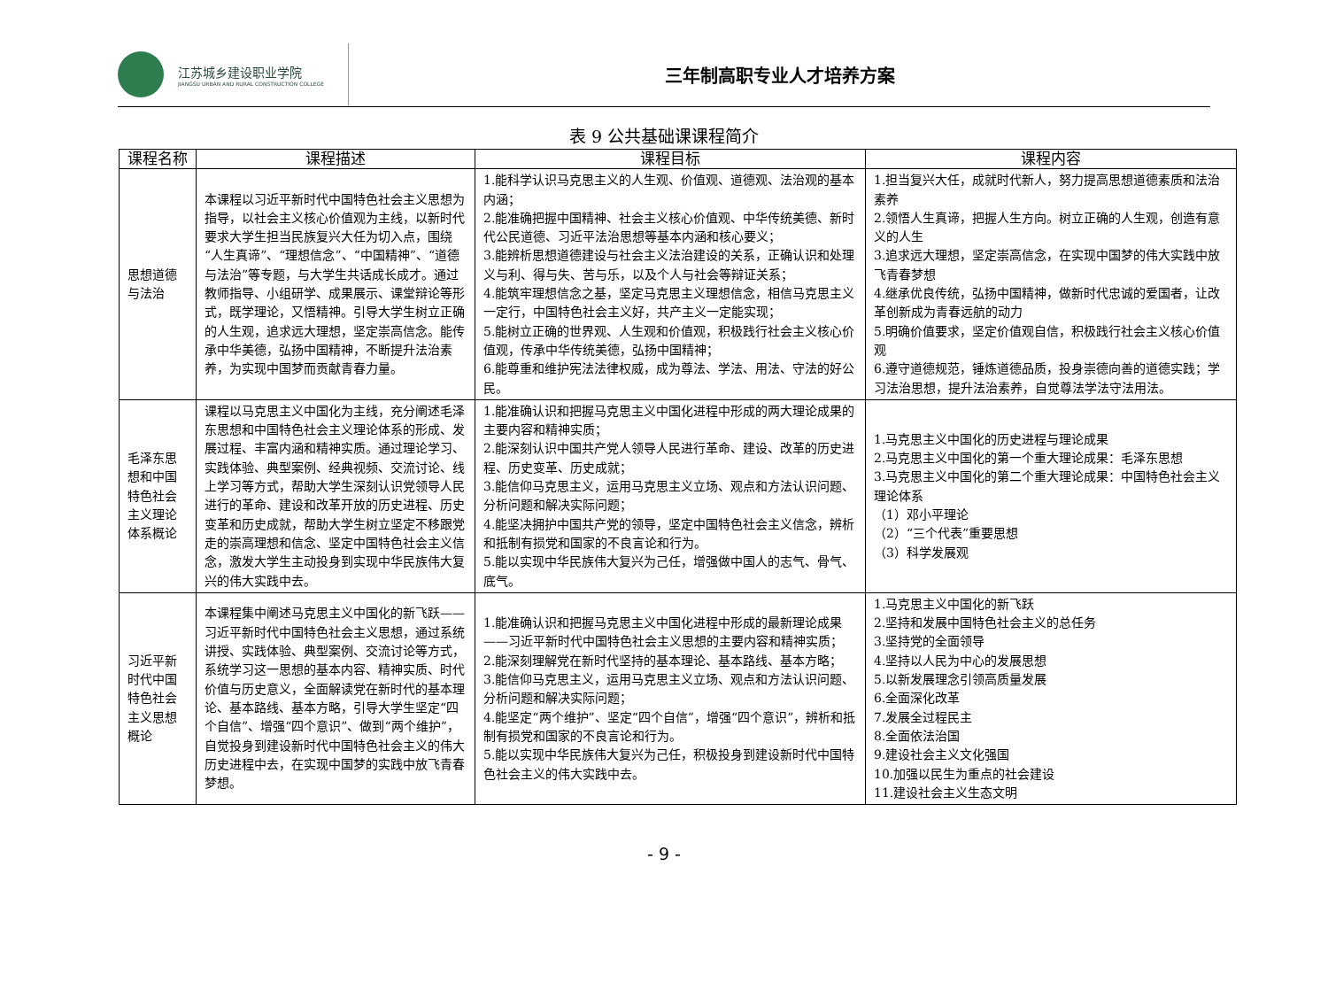江苏城乡建设职业学院
JIANGSU URBAN AND RURAL CONSTRUCTION COLLEGE
三年制高职专业人才培养方案
表 9 公共基础课课程简介
| 课程名称 | 课程描述 | 课程目标 | 课程内容 |
| --- | --- | --- | --- |
| 思想道德与法治 | 本课程以习近平新时代中国特色社会主义思想为指导，以社会主义核心价值观为主线，以新时代要求大学生担当民族复兴大任为切入点，围绕“人生真谛”、“理想信念”、“中国精神”、“道德与法治”等专题，与大学生共话成长成才。通过教师指导、小组研学、成果展示、课堂辩论等形式，既学理论，又悟精神。引导大学生树立正确的人生观，追求远大理想，坚定崇高信念。能传承中华美德，弘扬中国精神，不断提升法治素养，为实现中国梦而贡献青春力量。 | 1.能科学认识马克思主义的人生观、价值观、道德观、法治观的基本内涵； 2.能准确把握中国精神、社会主义核心价值观、中华传统美德、新时代公民道德、习近平法治思想等基本内涵和核心要义； 3.能辨析思想道德建设与社会主义法治建设的关系，正确认识和处理义与利、得与失、苦与乐，以及个人与社会等辩证关系； 4.能筑牢理想信念之基，坚定马克思主义理想信念，相信马克思主义一定行，中国特色社会主义好，共产主义一定能实现； 5.能树立正确的世界观、人生观和价值观，积极践行社会主义核心价值观，传承中华传统美德，弘扬中国精神； 6.能尊重和维护宪法法律权威，成为尊法、学法、用法、守法的好公民。 | 1.担当复兴大任，成就时代新人，努力提高思想道德素质和法治素养 2.领悟人生真谛，把握人生方向。树立正确的人生观，创造有意义的人生 3.追求远大理想，坚定崇高信念，在实现中国梦的伟大实践中放飞青春梦想 4.继承优良传统，弘扬中国精神，做新时代忠诚的爱国者，让改革创新成为青春远航的动力 5.明确价值要求，坚定价值观自信，积极践行社会主义核心价值观 6.遵守道德规范，锤炼道德品质，投身崇德向善的道德实践；学习法治思想，提升法治素养，自觉尊法学法守法用法。 |
| 毛泽东思想和中国特色社会主义理论体系概论 | 课程以马克思主义中国化为主线，充分阐述毛泽东思想和中国特色社会主义理论体系的形成、发展过程、丰富内涵和精神实质。通过理论学习、实践体验、典型案例、经典视频、交流讨论、线上学习等方式，帮助大学生深刻认识党领导人民进行的革命、建设和改革开放的历史进程、历史变革和历史成就，帮助大学生树立坚定不移跟党走的崇高理想和信念、坚定中国特色社会主义信念，激发大学生主动投身到实现中华民族伟大复兴的伟大实践中去。 | 1.能准确认识和把握马克思主义中国化进程中形成的两大理论成果的主要内容和精神实质； 2.能深刻认识中国共产党人领导人民进行革命、建设、改革的历史进程、历史变革、历史成就； 3.能信仰马克思主义，运用马克思主义立场、观点和方法认识问题、分析问题和解决实际问题； 4.能坚决拥护中国共产党的领导，坚定中国特色社会主义信念，辨析和抵制有损党和国家的不良言论和行为。 5.能以实现中华民族伟大复兴为己任，增强做中国人的志气、骨气、底气。 | 1.马克思主义中国化的历史进程与理论成果 2.马克思主义中国化的第一个重大理论成果：毛泽东思想 3.马克思主义中国化的第二个重大理论成果：中国特色社会主义理论体系 （1）邓小平理论 （2）“三个代表”重要思想 （3）科学发展观 |
| 习近平新时代中国特色社会主义思想概论 | 本课程集中阐述马克思主义中国化的新飞跃——习近平新时代中国特色社会主义思想，通过系统讲授、实践体验、典型案例、交流讨论等方式，系统学习这一思想的基本内容、精神实质、时代价值与历史意义，全面解读党在新时代的基本理论、基本路线、基本方略，引导大学生坚定“四个自信”、增强“四个意识”、做到“两个维护”，自觉投身到建设新时代中国特色社会主义的伟大历史进程中去，在实现中国梦的实践中放飞青春梦想。 | 1.能准确认识和把握马克思主义中国化进程中形成的最新理论成果——习近平新时代中国特色社会主义思想的主要内容和精神实质； 2.能深刻理解党在新时代坚持的基本理论、基本路线、基本方略； 3.能信仰马克思主义，运用马克思主义立场、观点和方法认识问题、分析问题和解决实际问题； 4.能坚定“两个维护”、坚定“四个自信”，增强“四个意识”，辨析和抵制有损党和国家的不良言论和行为。 5.能以实现中华民族伟大复兴为己任，积极投身到建设新时代中国特色社会主义的伟大实践中去。 | 1.马克思主义中国化的新飞跃 2.坚持和发展中国特色社会主义的总任务 3.坚持党的全面领导 4.坚持以人民为中心的发展思想 5.以新发展理念引领高质量发展 6.全面深化改革 7.发展全过程民主 8.全面依法治国 9.建设社会主义文化强国 10.加强以民生为重点的社会建设 11.建设社会主义生态文明 |
- 9 -